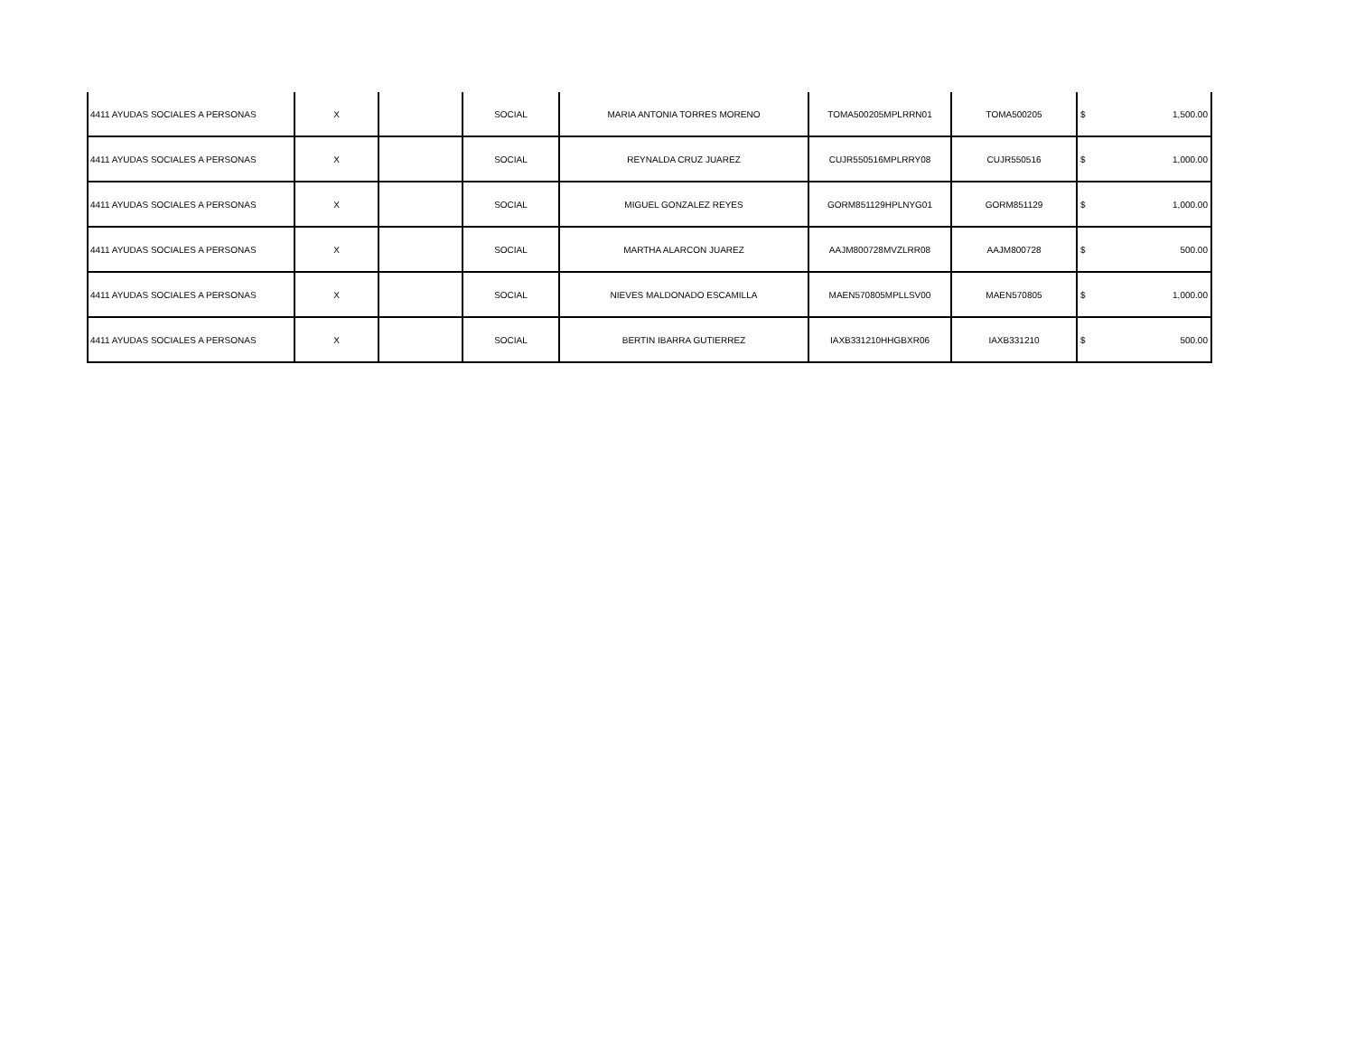| 4411 AYUDAS SOCIALES A PERSONAS | X | | SOCIAL | MARIA ANTONIA TORRES MORENO | TOMA500205MPLRRN01 | TOMA500205 | $ | 1,500.00 |
| 4411 AYUDAS SOCIALES A PERSONAS | X | | SOCIAL | REYNALDA CRUZ JUAREZ | CUJR550516MPLRRY08 | CUJR550516 | $ | 1,000.00 |
| 4411 AYUDAS SOCIALES A PERSONAS | X | | SOCIAL | MIGUEL GONZALEZ REYES | GORM851129HPLNYG01 | GORM851129 | $ | 1,000.00 |
| 4411 AYUDAS SOCIALES A PERSONAS | X | | SOCIAL | MARTHA ALARCON JUAREZ | AAJM800728MVZLRR08 | AAJM800728 | $ | 500.00 |
| 4411 AYUDAS SOCIALES A PERSONAS | X | | SOCIAL | NIEVES MALDONADO ESCAMILLA | MAEN570805MPLLSV00 | MAEN570805 | $ | 1,000.00 |
| 4411 AYUDAS SOCIALES A PERSONAS | X | | SOCIAL | BERTIN IBARRA GUTIERREZ | IAXB331210HHGBXR06 | IAXB331210 | $ | 500.00 |